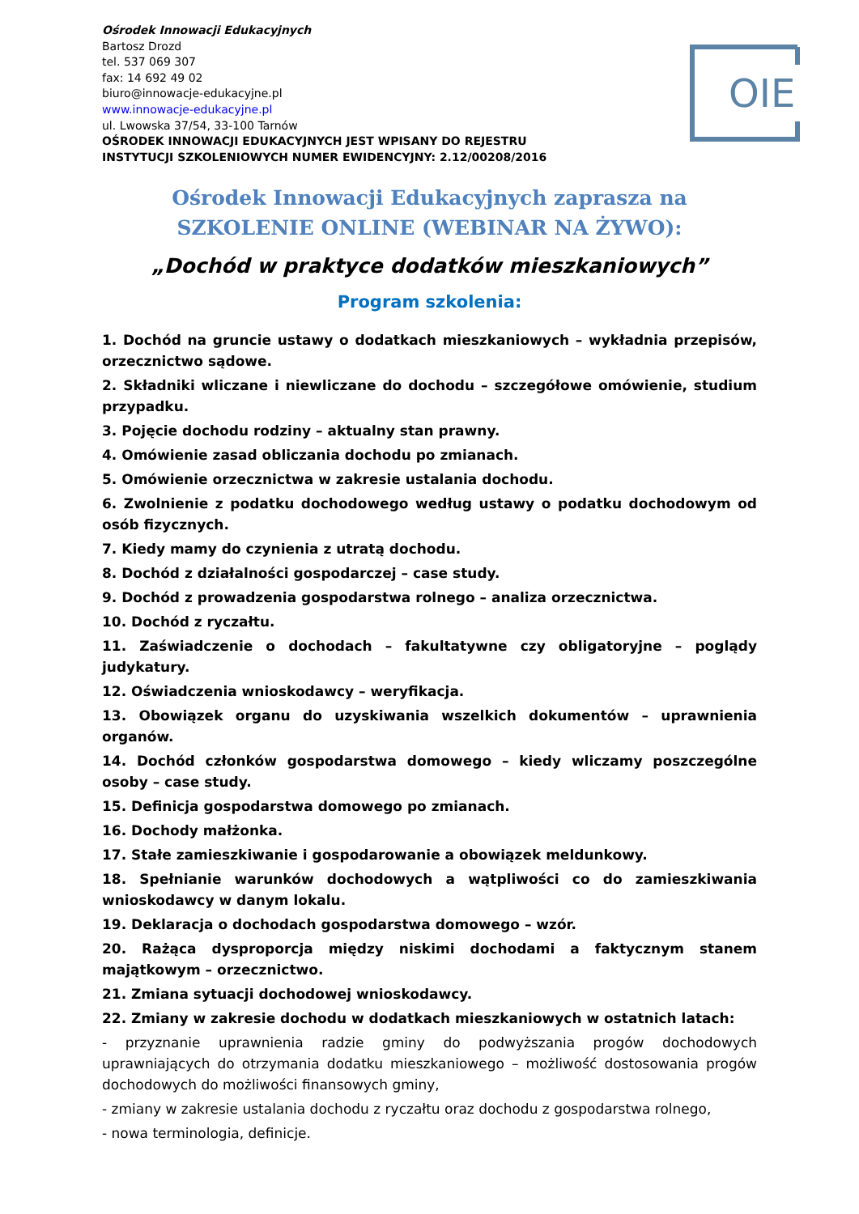Ośrodek Innowacji Edukacyjnych
Bartosz Drozd
tel. 537 069 307
fax: 14 692 49 02
biuro@innowacje-edukacyjne.pl
www.innowacje-edukacyjne.pl
ul. Lwowska 37/54, 33-100 Tarnów
OŚRODEK INNOWACJI EDUKACYJNYCH JEST WPISANY DO REJESTRU
INSTYTUCJI SZKOLENIOWYCH NUMER EWIDENCYJNY: 2.12/00208/2016
OIE
Ośrodek Innowacji Edukacyjnych zaprasza na
SZKOLENIE ONLINE (WEBINAR NA ŻYWO):
„Dochód w praktyce dodatków mieszkaniowych”
Program szkolenia:
1. Dochód na gruncie ustawy o dodatkach mieszkaniowych – wykładnia przepisów, orzecznictwo sądowe.
2. Składniki wliczane i niewliczane do dochodu – szczegółowe omówienie, studium przypadku.
3. Pojęcie dochodu rodziny – aktualny stan prawny.
4. Omówienie zasad obliczania dochodu po zmianach.
5. Omówienie orzecznictwa w zakresie ustalania dochodu.
6. Zwolnienie z podatku dochodowego według ustawy o podatku dochodowym od osób fizycznych.
7. Kiedy mamy do czynienia z utratą dochodu.
8. Dochód z działalności gospodarczej – case study.
9. Dochód z prowadzenia gospodarstwa rolnego – analiza orzecznictwa.
10. Dochód z ryczałtu.
11. Zaświadczenie o dochodach – fakultatywne czy obligatoryjne – poglądy judykatury.
12. Oświadczenia wnioskodawcy – weryfikacja.
13. Obowiązek organu do uzyskiwania wszelkich dokumentów – uprawnienia organów.
14. Dochód członków gospodarstwa domowego – kiedy wliczamy poszczególne osoby – case study.
15. Definicja gospodarstwa domowego po zmianach.
16. Dochody małżonka.
17. Stałe zamieszkiwanie i gospodarowanie a obowiązek meldunkowy.
18. Spełnianie warunków dochodowych a wątpliwości co do zamieszkiwania wnioskodawcy w danym lokalu.
19. Deklaracja o dochodach gospodarstwa domowego – wzór.
20. Rażąca dysproporcja między niskimi dochodami a faktycznym stanem majątkowym – orzecznictwo.
21. Zmiana sytuacji dochodowej wnioskodawcy.
22. Zmiany w zakresie dochodu w dodatkach mieszkaniowych w ostatnich latach:
- przyznanie uprawnienia radzie gminy do podwyższania progów dochodowych uprawniających do otrzymania dodatku mieszkaniowego – możliwość dostosowania progów dochodowych do możliwości finansowych gminy,
- zmiany w zakresie ustalania dochodu z ryczałtu oraz dochodu z gospodarstwa rolnego,
- nowa terminologia, definicje.